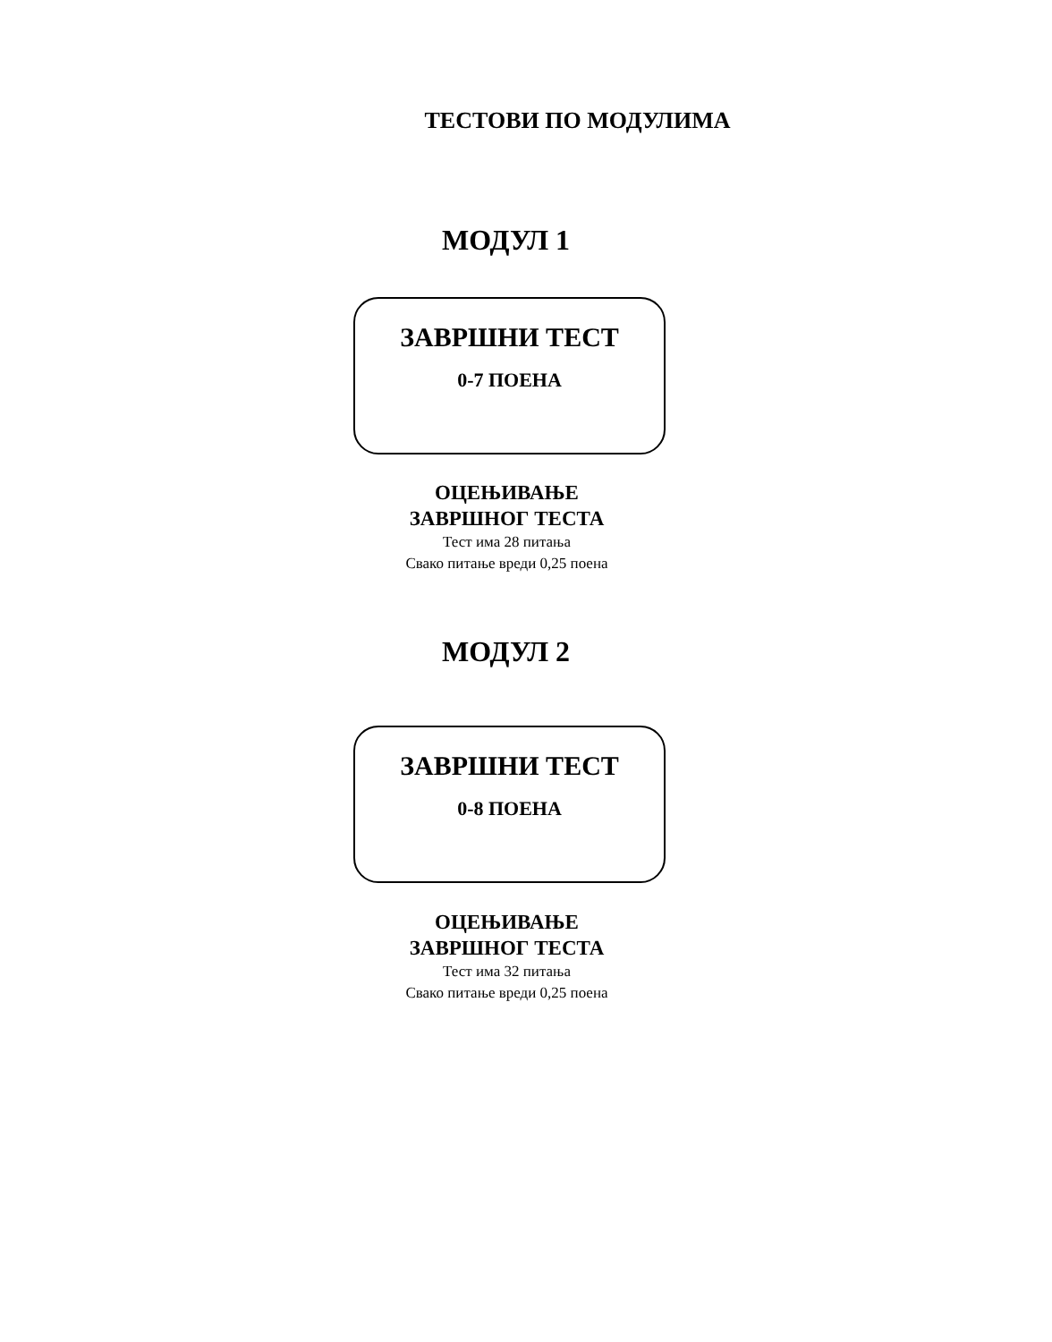ТЕСТОВИ ПО МОДУЛИМА
МОДУЛ 1
ЗАВРШНИ ТЕСТ
0-7 ПОЕНА
ОЦЕЊИВАЊЕ
ЗАВРШНОГ ТЕСТА
Тест има 28 питања
Свако питање вреди 0,25 поена
МОДУЛ 2
ЗАВРШНИ ТЕСТ
0-8 ПОЕНА
ОЦЕЊИВАЊЕ
ЗАВРШНОГ ТЕСТА
Тест има 32 питања
Свако питање вреди 0,25 поена